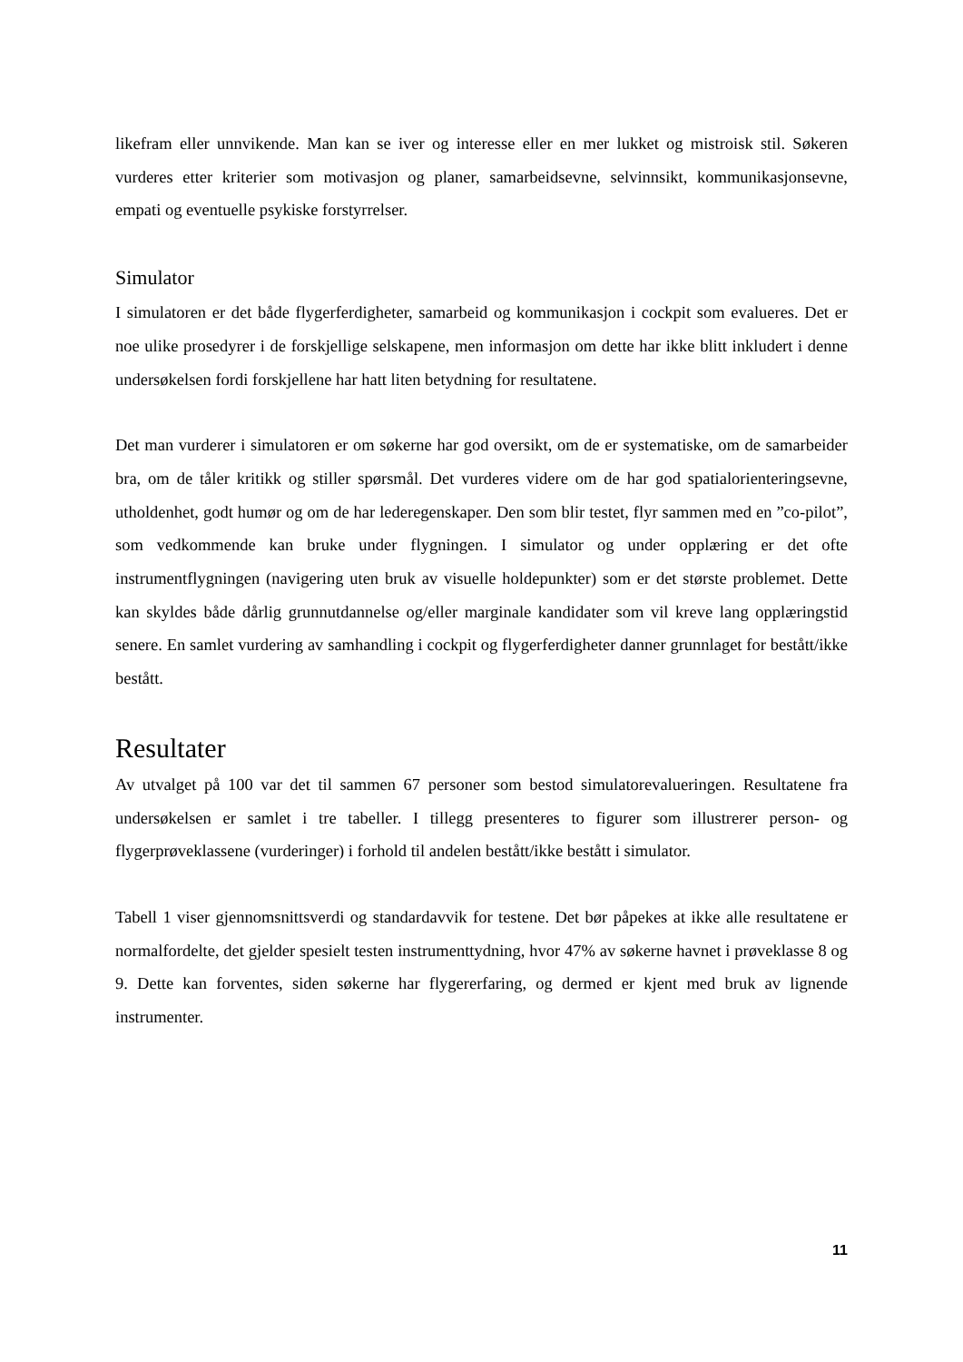likefram eller unnvikende. Man kan se iver og interesse eller en mer lukket og mistroisk stil. Søkeren vurderes etter kriterier som motivasjon og planer, samarbeidsevne, selvinnsikt, kommunikasjonsevne, empati og eventuelle psykiske forstyrrelser.
Simulator
I simulatoren er det både flygerferdigheter, samarbeid og kommunikasjon i cockpit som evalueres. Det er noe ulike prosedyrer i de forskjellige selskapene, men informasjon om dette har ikke blitt inkludert i denne undersøkelsen fordi forskjellene har hatt liten betydning for resultatene.
Det man vurderer i simulatoren er om søkerne har god oversikt, om de er systematiske, om de samarbeider bra, om de tåler kritikk og stiller spørsmål. Det vurderes videre om de har god spatialorienteringsevne, utholdenhet, godt humør og om de har lederegenskaper. Den som blir testet, flyr sammen med en ”co-pilot”, som vedkommende kan bruke under flygningen. I simulator og under opplæring er det ofte instrumentflygningen (navigering uten bruk av visuelle holdepunkter) som er det største problemet. Dette kan skyldes både dårlig grunnutdannelse og/eller marginale kandidater som vil kreve lang opplæringstid senere. En samlet vurdering av samhandling i cockpit og flygerferdigheter danner grunnlaget for bestått/ikke bestått.
Resultater
Av utvalget på 100 var det til sammen 67 personer som bestod simulatorevalueringen. Resultatene fra undersøkelsen er samlet i tre tabeller. I tillegg presenteres to figurer som illustrerer person- og flygerprøveklassene (vurderinger) i forhold til andelen bestått/ikke bestått i simulator.
Tabell 1 viser gjennomsnittsverdi og standardavvik for testene. Det bør påpekes at ikke alle resultatene er normalfordelte, det gjelder spesielt testen instrumenttydning, hvor 47% av søkerne havnet i prøveklasse 8 og 9. Dette kan forventes, siden søkerne har flygererfaring, og dermed er kjent med bruk av lignende instrumenter.
11